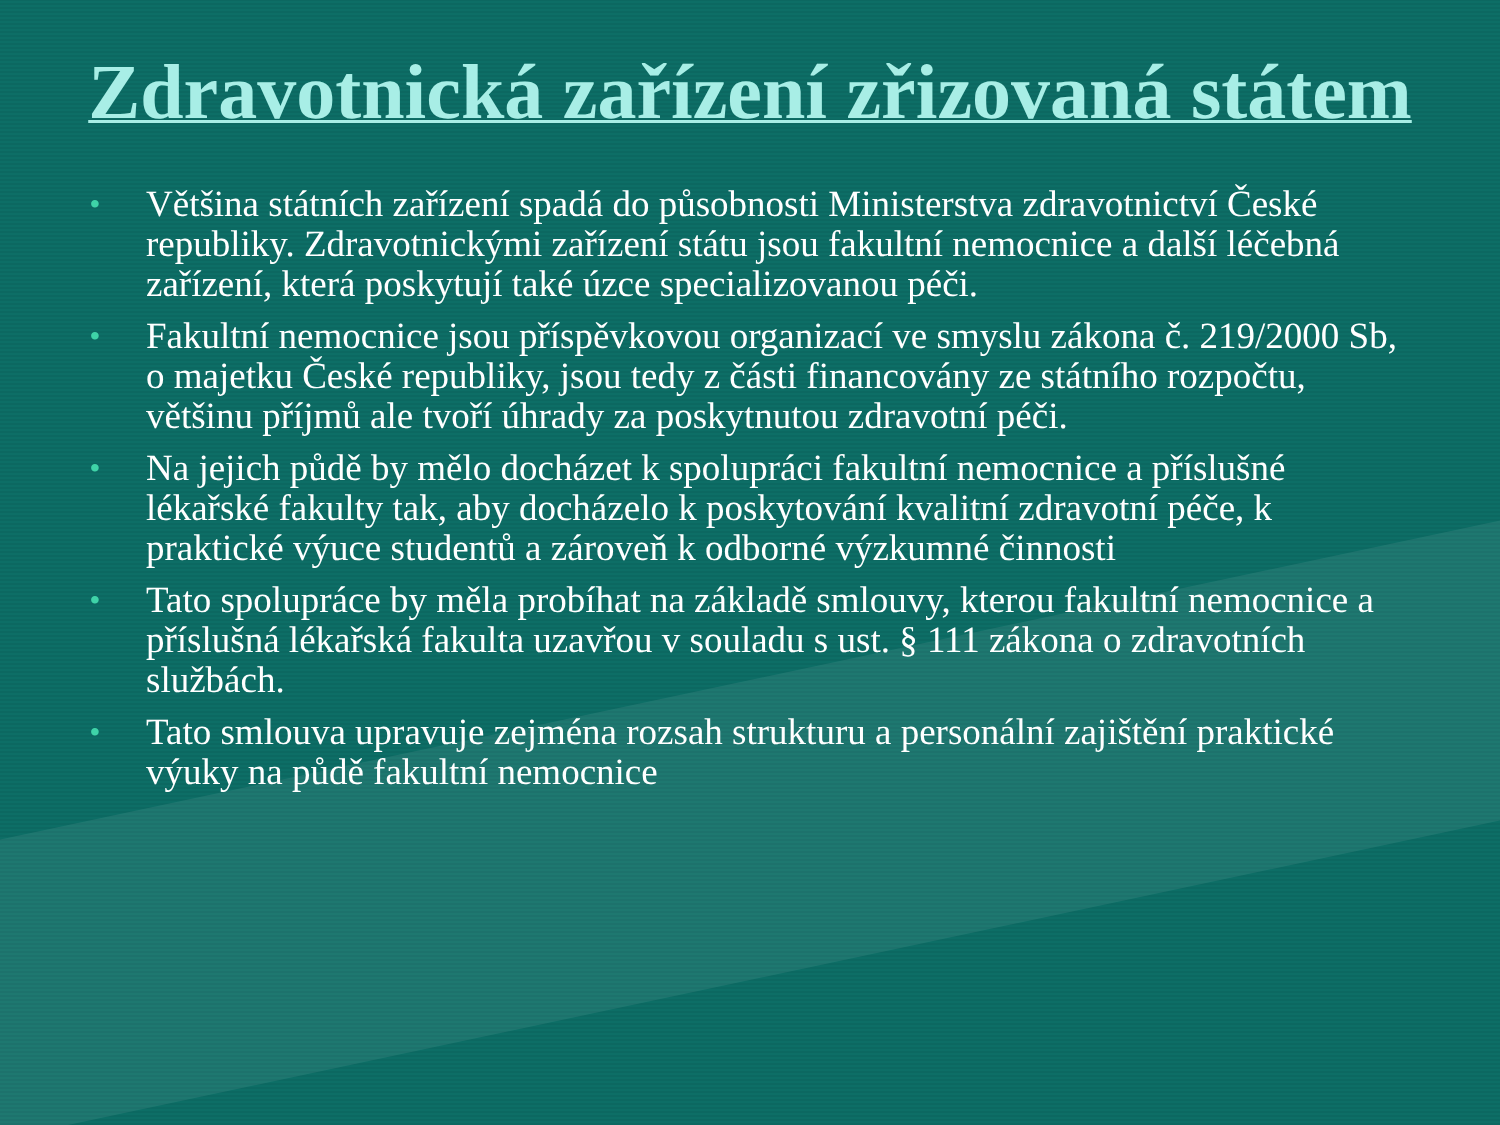Zdravotnická zařízení zřizovaná státem
• Většina státních zařízení spadá do působnosti Ministerstva zdravotnictví České republiky. Zdravotnickými zařízení státu jsou fakultní nemocnice a další léčebná zařízení, která poskytují také úzce specializovanou péči.
• Fakultní nemocnice jsou příspěvkovou organizací ve smyslu zákona č. 219/2000 Sb, o majetku České republiky, jsou tedy z části financovány ze státního rozpočtu, většinu příjmů ale tvoří úhrady za poskytnutou zdravotní péči.
• Na jejich půdě by mělo docházet k spolupráci fakultní nemocnice a příslušné lékařské fakulty tak, aby docházelo k poskytování kvalitní zdravotní péče, k praktické výuce studentů a zároveň k odborné výzkumné činnosti
• Tato spolupráce by měla probíhat na základě smlouvy, kterou fakultní nemocnice a příslušná lékařská fakulta uzavřou v souladu s ust. § 111 zákona o zdravotních službách.
• Tato smlouva upravuje zejména rozsah strukturu a personální zajištění praktické výuky na půdě fakultní nemocnice